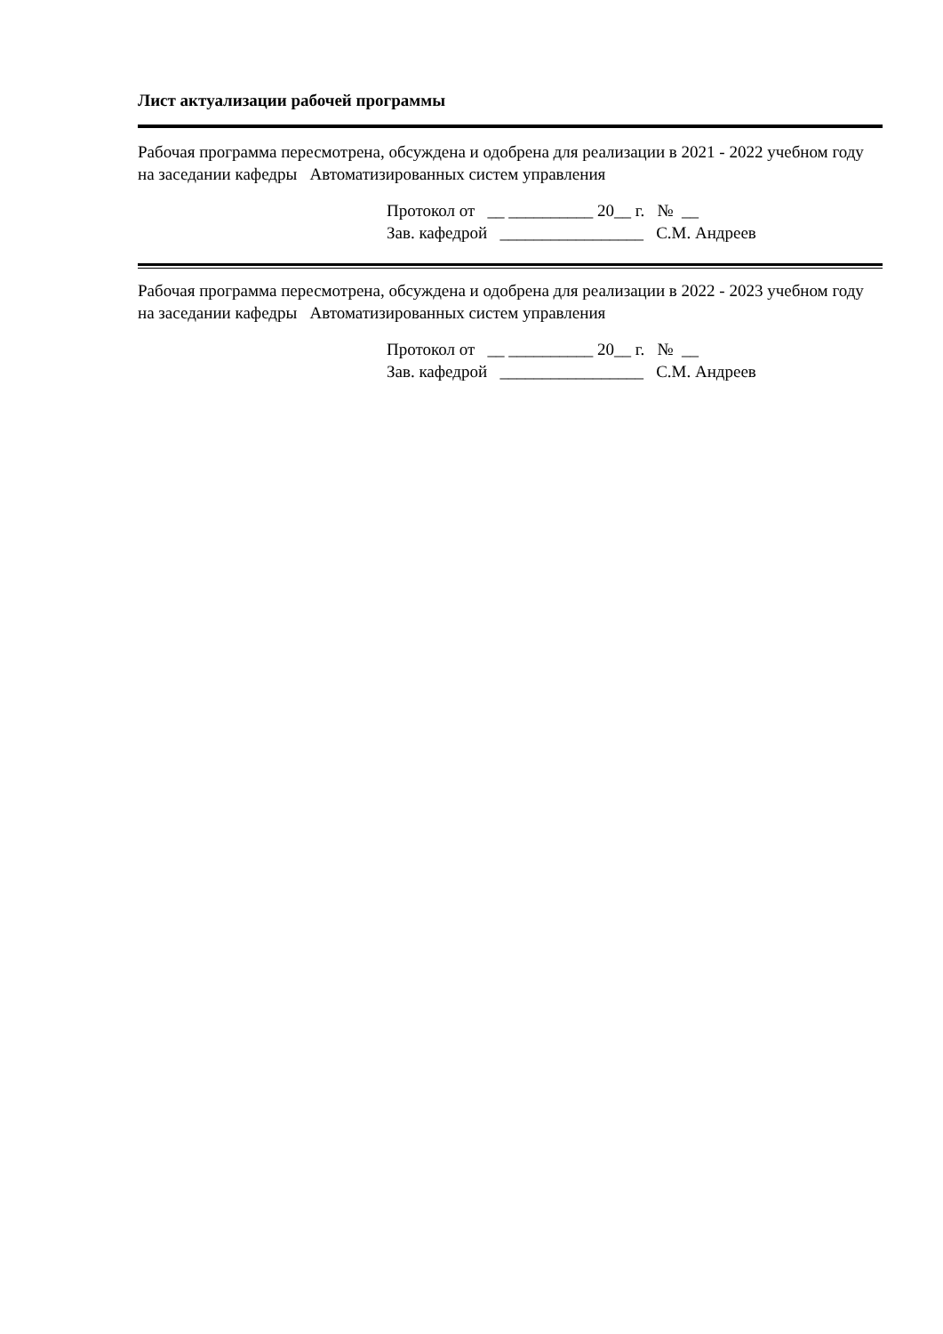Лист актуализации рабочей программы
Рабочая программа пересмотрена, обсуждена и одобрена для реализации в 2021 - 2022 учебном году на заседании кафедры Автоматизированных систем управления
Протокол от __ __________ 20__ г. № __
Зав. кафедрой _________________ С.М. Андреев
Рабочая программа пересмотрена, обсуждена и одобрена для реализации в 2022 - 2023 учебном году на заседании кафедры Автоматизированных систем управления
Протокол от __ __________ 20__ г. № __
Зав. кафедрой _________________ С.М. Андреев